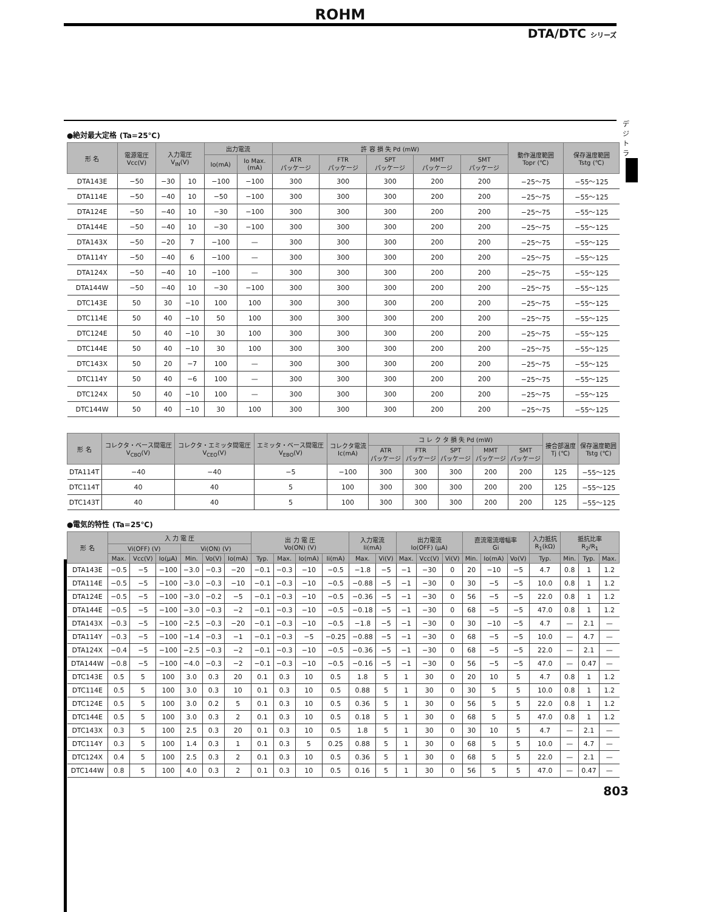ROHM
DTA/DTC シリーズ
デジトラ
●絶対最大定格 (Ta=25℃)
| 形 名 | 電源電圧 Vcc(V) | 入力電圧 V<sub>IN</sub>(V) | | 出力電流 | | 許 容 損 失 Pd (mW) | | | | | 動作温度範囲 Topr (℃) | 保存温度範囲 Tstg (℃) |
| --- | --- | --- | --- | --- | --- | --- | --- | --- | --- | --- | --- | --- |
| | | | | Io(mA) | Io Max. (mA) | ATR パッケージ | FTR パッケージ | SPT パッケージ | MMT パッケージ | SMT パッケージ | | |
| DTA143E | −50 | −30 | 10 | −100 | −100 | 300 | 300 | 300 | 200 | 200 | −25〜75 | −55〜125 |
| DTA114E | −50 | −40 | 10 | −50 | −100 | 300 | 300 | 300 | 200 | 200 | −25〜75 | −55〜125 |
| DTA124E | −50 | −40 | 10 | −30 | −100 | 300 | 300 | 300 | 200 | 200 | −25〜75 | −55〜125 |
| DTA144E | −50 | −40 | 10 | −30 | −100 | 300 | 300 | 300 | 200 | 200 | −25〜75 | −55〜125 |
| DTA143X | −50 | −20 | 7 | −100 | — | 300 | 300 | 300 | 200 | 200 | −25〜75 | −55〜125 |
| DTA114Y | −50 | −40 | 6 | −100 | — | 300 | 300 | 300 | 200 | 200 | −25〜75 | −55〜125 |
| DTA124X | −50 | −40 | 10 | −100 | — | 300 | 300 | 300 | 200 | 200 | −25〜75 | −55〜125 |
| DTA144W | −50 | −40 | 10 | −30 | −100 | 300 | 300 | 300 | 200 | 200 | −25〜75 | −55〜125 |
| DTC143E | 50 | 30 | −10 | 100 | 100 | 300 | 300 | 300 | 200 | 200 | −25〜75 | −55〜125 |
| DTC114E | 50 | 40 | −10 | 50 | 100 | 300 | 300 | 300 | 200 | 200 | −25〜75 | −55〜125 |
| DTC124E | 50 | 40 | −10 | 30 | 100 | 300 | 300 | 300 | 200 | 200 | −25〜75 | −55〜125 |
| DTC144E | 50 | 40 | −10 | 30 | 100 | 300 | 300 | 300 | 200 | 200 | −25〜75 | −55〜125 |
| DTC143X | 50 | 20 | −7 | 100 | — | 300 | 300 | 300 | 200 | 200 | −25〜75 | −55〜125 |
| DTC114Y | 50 | 40 | −6 | 100 | — | 300 | 300 | 300 | 200 | 200 | −25〜75 | −55〜125 |
| DTC124X | 50 | 40 | −10 | 100 | — | 300 | 300 | 300 | 200 | 200 | −25〜75 | −55〜125 |
| DTC144W | 50 | 40 | −10 | 30 | 100 | 300 | 300 | 300 | 200 | 200 | −25〜75 | −55〜125 |
| 形 名 | コレクタ・ベース間電圧 V<sub>CBO</sub>(V) | コレクタ・エミッタ間電圧 V<sub>CEO</sub>(V) | エミッタ・ベース間電圧 V<sub>EBO</sub>(V) | コレクタ電流 Ic(mA) | コ レ ク タ 損 失 Pd (mW) | | | | | 接合部温度 Tj (℃) | 保存温度範囲 Tstg (℃) |
| --- | --- | --- | --- | --- | --- | --- | --- | --- | --- | --- | --- |
| | | | | | ATR パッケージ | FTR パッケージ | SPT パッケージ | MMT パッケージ | SMT パッケージ | | |
| DTA114T | −40 | −40 | −5 | −100 | 300 | 300 | 300 | 200 | 200 | 125 | −55〜125 |
| DTC114T | 40 | 40 | 5 | 100 | 300 | 300 | 300 | 200 | 200 | 125 | −55〜125 |
| DTC143T | 40 | 40 | 5 | 100 | 300 | 300 | 300 | 200 | 200 | 125 | −55〜125 |
●電気的特性 (Ta=25℃)
| 形 名 | 入 力 電 圧 | | | | | | 出 力 電 圧 Vo(ON) (V) | | | | 入力電流 Ii(mA) | | 出力電流 Io(OFF) (μA) | | | 直流電流増幅率 Gi | | | 入力抵抗 R<sub>1</sub>(kΩ) | 抵抗比率 R<sub>2</sub>/R<sub>1</sub> | | |
| --- | --- | --- | --- | --- | --- | --- | --- | --- | --- | --- | --- | --- | --- | --- | --- | --- | --- | --- | --- | --- | --- | --- |
| | Vi(OFF) (V) | | | Vi(ON) (V) | | | | | | | | | | | | | | | | | | |
| | Max. | Vcc(V) | Io(μA) | Min. | Vo(V) | Io(mA) | Typ. | Max. | Io(mA) | Ii(mA) | Max. | Vi(V) | Max. | Vcc(V) | Vi(V) | Min. | Io(mA) | Vo(V) | Typ. | Min. | Typ. | Max. |
| DTA143E | −0.5 | −5 | −100 | −3.0 | −0.3 | −20 | −0.1 | −0.3 | −10 | −0.5 | −1.8 | −5 | −1 | −30 | 0 | 20 | −10 | −5 | 4.7 | 0.8 | 1 | 1.2 |
| DTA114E | −0.5 | −5 | −100 | −3.0 | −0.3 | −10 | −0.1 | −0.3 | −10 | −0.5 | −0.88 | −5 | −1 | −30 | 0 | 30 | −5 | −5 | 10.0 | 0.8 | 1 | 1.2 |
| DTA124E | −0.5 | −5 | −100 | −3.0 | −0.2 | −5 | −0.1 | −0.3 | −10 | −0.5 | −0.36 | −5 | −1 | −30 | 0 | 56 | −5 | −5 | 22.0 | 0.8 | 1 | 1.2 |
| DTA144E | −0.5 | −5 | −100 | −3.0 | −0.3 | −2 | −0.1 | −0.3 | −10 | −0.5 | −0.18 | −5 | −1 | −30 | 0 | 68 | −5 | −5 | 47.0 | 0.8 | 1 | 1.2 |
| DTA143X | −0.3 | −5 | −100 | −2.5 | −0.3 | −20 | −0.1 | −0.3 | −10 | −0.5 | −1.8 | −5 | −1 | −30 | 0 | 30 | −10 | −5 | 4.7 | — | 2.1 | — |
| DTA114Y | −0.3 | −5 | −100 | −1.4 | −0.3 | −1 | −0.1 | −0.3 | −5 | −0.25 | −0.88 | −5 | −1 | −30 | 0 | 68 | −5 | −5 | 10.0 | — | 4.7 | — |
| DTA124X | −0.4 | −5 | −100 | −2.5 | −0.3 | −2 | −0.1 | −0.3 | −10 | −0.5 | −0.36 | −5 | −1 | −30 | 0 | 68 | −5 | −5 | 22.0 | — | 2.1 | — |
| DTA144W | −0.8 | −5 | −100 | −4.0 | −0.3 | −2 | −0.1 | −0.3 | −10 | −0.5 | −0.16 | −5 | −1 | −30 | 0 | 56 | −5 | −5 | 47.0 | — | 0.47 | — |
| DTC143E | 0.5 | 5 | 100 | 3.0 | 0.3 | 20 | 0.1 | 0.3 | 10 | 0.5 | 1.8 | 5 | 1 | 30 | 0 | 20 | 10 | 5 | 4.7 | 0.8 | 1 | 1.2 |
| DTC114E | 0.5 | 5 | 100 | 3.0 | 0.3 | 10 | 0.1 | 0.3 | 10 | 0.5 | 0.88 | 5 | 1 | 30 | 0 | 30 | 5 | 5 | 10.0 | 0.8 | 1 | 1.2 |
| DTC124E | 0.5 | 5 | 100 | 3.0 | 0.2 | 5 | 0.1 | 0.3 | 10 | 0.5 | 0.36 | 5 | 1 | 30 | 0 | 56 | 5 | 5 | 22.0 | 0.8 | 1 | 1.2 |
| DTC144E | 0.5 | 5 | 100 | 3.0 | 0.3 | 2 | 0.1 | 0.3 | 10 | 0.5 | 0.18 | 5 | 1 | 30 | 0 | 68 | 5 | 5 | 47.0 | 0.8 | 1 | 1.2 |
| DTC143X | 0.3 | 5 | 100 | 2.5 | 0.3 | 20 | 0.1 | 0.3 | 10 | 0.5 | 1.8 | 5 | 1 | 30 | 0 | 30 | 10 | 5 | 4.7 | — | 2.1 | — |
| DTC114Y | 0.3 | 5 | 100 | 1.4 | 0.3 | 1 | 0.1 | 0.3 | 5 | 0.25 | 0.88 | 5 | 1 | 30 | 0 | 68 | 5 | 5 | 10.0 | — | 4.7 | — |
| DTC124X | 0.4 | 5 | 100 | 2.5 | 0.3 | 2 | 0.1 | 0.3 | 10 | 0.5 | 0.36 | 5 | 1 | 30 | 0 | 68 | 5 | 5 | 22.0 | — | 2.1 | — |
| DTC144W | 0.8 | 5 | 100 | 4.0 | 0.3 | 2 | 0.1 | 0.3 | 10 | 0.5 | 0.16 | 5 | 1 | 30 | 0 | 56 | 5 | 5 | 47.0 | — | 0.47 | — |
803